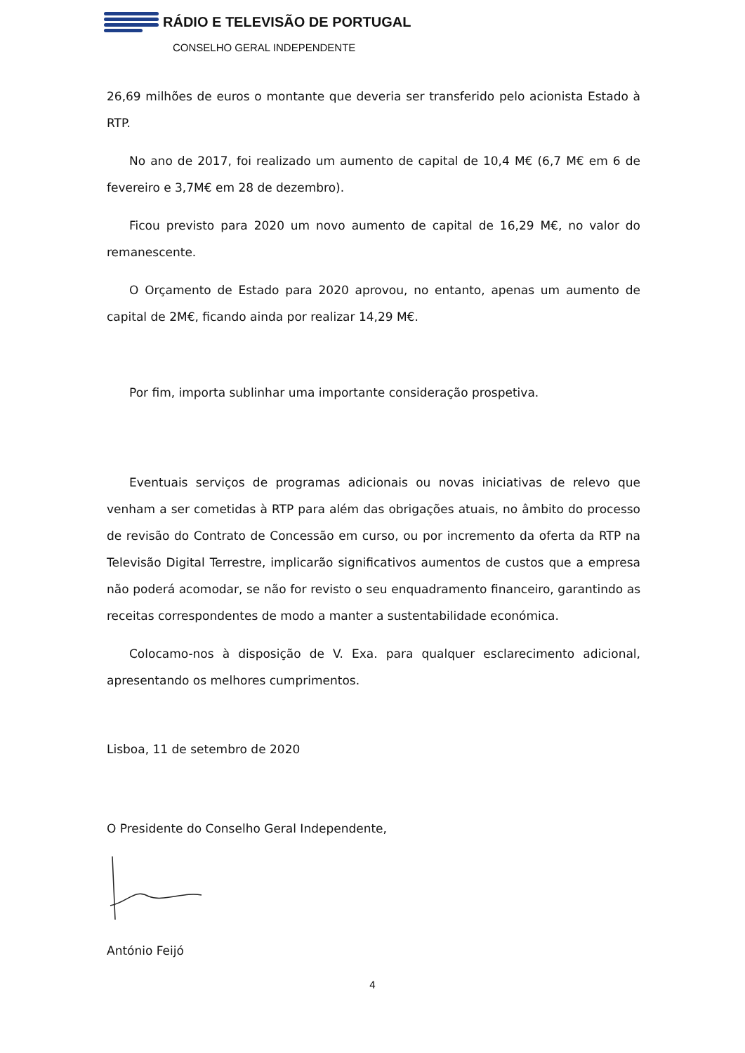RÁDIO E TELEVISÃO DE PORTUGAL
CONSELHO GERAL INDEPENDENTE
26,69 milhões de euros o montante que deveria ser transferido pelo acionista Estado à RTP.
No ano de 2017, foi realizado um aumento de capital de 10,4 M€ (6,7 M€ em 6 de fevereiro e 3,7M€ em 28 de dezembro).
Ficou previsto para 2020 um novo aumento de capital de 16,29 M€, no valor do remanescente.
O Orçamento de Estado para 2020 aprovou, no entanto, apenas um aumento de capital de 2M€, ficando ainda por realizar 14,29 M€.
Por fim, importa sublinhar uma importante consideração prospetiva.
Eventuais serviços de programas adicionais ou novas iniciativas de relevo que venham a ser cometidas à RTP para além das obrigações atuais, no âmbito do processo de revisão do Contrato de Concessão em curso, ou por incremento da oferta da RTP na Televisão Digital Terrestre, implicarão significativos aumentos de custos que a empresa não poderá acomodar, se não for revisto o seu enquadramento financeiro, garantindo as receitas correspondentes de modo a manter a sustentabilidade económica.
Colocamo-nos à disposição de V. Exa. para qualquer esclarecimento adicional, apresentando os melhores cumprimentos.
Lisboa, 11 de setembro de 2020
O Presidente do Conselho Geral Independente,
António Feijó
4